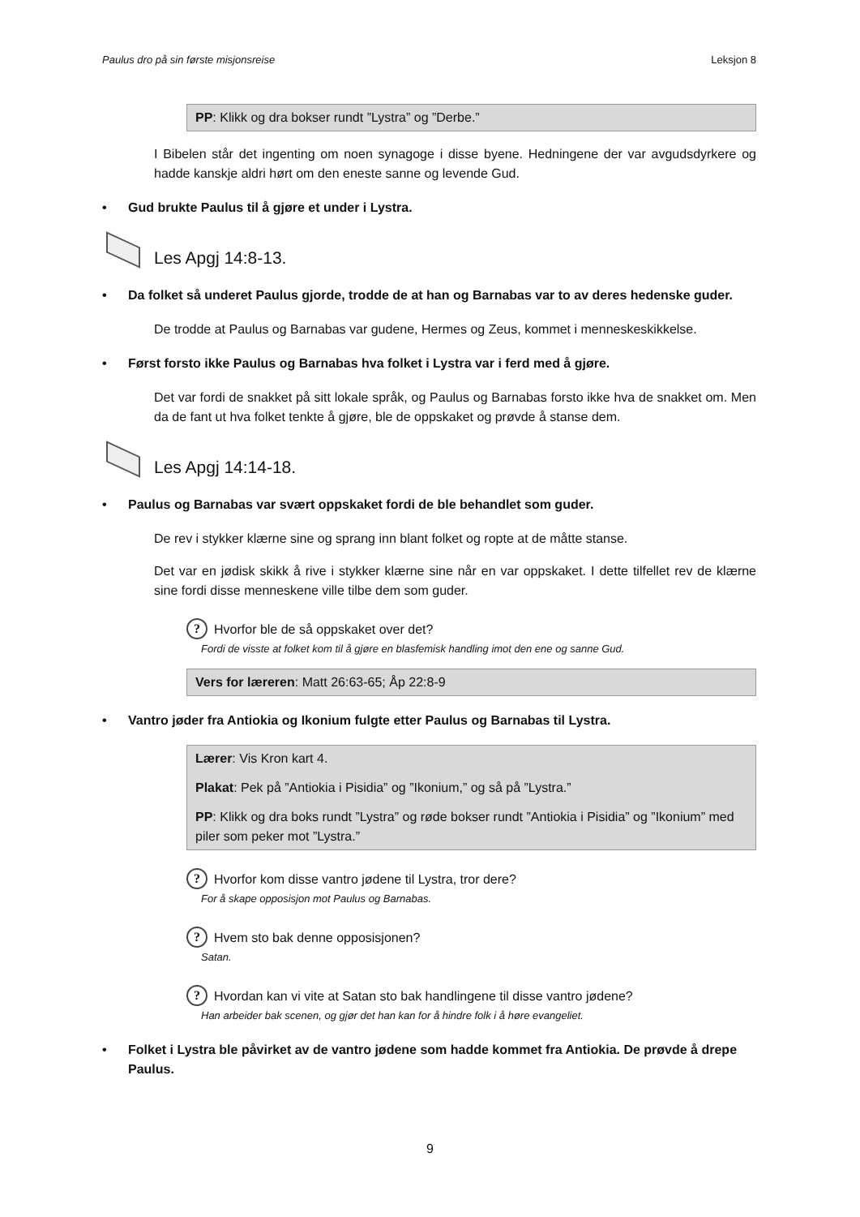Paulus dro på sin første misjonsreise Leksjon 8
PP: Klikk og dra bokser rundt ”Lystra” og ”Derbe.”
I Bibelen står det ingenting om noen synagoge i disse byene. Hedningene der var avgudsdyrkere og hadde kanskje aldri hørt om den eneste sanne og levende Gud.
• Gud brukte Paulus til å gjøre et under i Lystra.
Les Apgj 14:8-13.
• Da folket så underet Paulus gjorde, trodde de at han og Barnabas var to av deres hedenske guder.
De trodde at Paulus og Barnabas var gudene, Hermes og Zeus, kommet i menneskeskikkelse.
• Først forsto ikke Paulus og Barnabas hva folket i Lystra var i ferd med å gjøre.
Det var fordi de snakket på sitt lokale språk, og Paulus og Barnabas forsto ikke hva de snakket om. Men da de fant ut hva folket tenkte å gjøre, ble de oppskaket og prøvde å stanse dem.
Les Apgj 14:14-18.
• Paulus og Barnabas var svært oppskaket fordi de ble behandlet som guder.
De rev i stykker klærne sine og sprang inn blant folket og ropte at de måtte stanse.
Det var en jødisk skikk å rive i stykker klærne sine når en var oppskaket. I dette tilfellet rev de klærne sine fordi disse menneskene ville tilbe dem som guder.
? Hvorfor ble de så oppskaket over det?
Fordi de visste at folket kom til å gjøre en blasfemisk handling imot den ene og sanne Gud.
Vers for læreren: Matt 26:63-65; Åp 22:8-9
• Vantro jøder fra Antiokia og Ikonium fulgte etter Paulus og Barnabas til Lystra.
Lærer: Vis Kron kart 4.
Plakat: Pek på ”Antiokia i Pisidia” og ”Ikonium,” og så på ”Lystra.”
PP: Klikk og dra boks rundt ”Lystra” og røde bokser rundt ”Antiokia i Pisidia” og ”Ikonium” med piler som peker mot ”Lystra.”
? Hvorfor kom disse vantro jødene til Lystra, tror dere?
For å skape opposisjon mot Paulus og Barnabas.
? Hvem sto bak denne opposisjonen?
Satan.
? Hvordan kan vi vite at Satan sto bak handlingene til disse vantro jødene?
Han arbeider bak scenen, og gjør det han kan for å hindre folk i å høre evangeliet.
• Folket i Lystra ble påvirket av de vantro jødene som hadde kommet fra Antiokia. De prøvde å drepe Paulus.
9